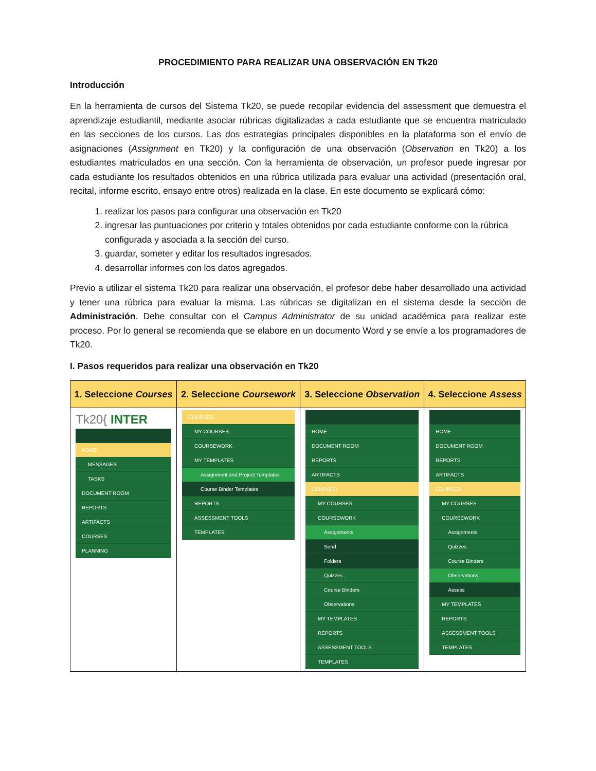PROCEDIMIENTO PARA REALIZAR UNA OBSERVACIÓN EN Tk20
Introducción
En la herramienta de cursos del Sistema Tk20, se puede recopilar evidencia del assessment que demuestra el aprendizaje estudiantil, mediante asociar rúbricas digitalizadas a cada estudiante que se encuentra matriculado en las secciones de los cursos. Las dos estrategias principales disponibles en la plataforma son el envío de asignaciones (Assignment en Tk20) y la configuración de una observación (Observation en Tk20) a los estudiantes matriculados en una sección. Con la herramienta de observación, un profesor puede ingresar por cada estudiante los resultados obtenidos en una rúbrica utilizada para evaluar una actividad (presentación oral, recital, informe escrito, ensayo entre otros) realizada en la clase. En este documento se explicará cómo:
1. realizar los pasos para configurar una observación en Tk20
2. ingresar las puntuaciones por criterio y totales obtenidos por cada estudiante conforme con la rúbrica configurada y asociada a la sección del curso.
3. guardar, someter y editar los resultados ingresados.
4. desarrollar informes con los datos agregados.
Previo a utilizar el sistema Tk20 para realizar una observación, el profesor debe haber desarrollado una actividad y tener una rúbrica para evaluar la misma. Las rúbricas se digitalizan en el sistema desde la sección de Administración. Debe consultar con el Campus Administrator de su unidad académica para realizar este proceso. Por lo general se recomienda que se elabore en un documento Word y se envíe a los programadores de Tk20.
I. Pasos requeridos para realizar una observación en Tk20
| 1. Seleccione Courses | 2. Seleccione Coursework | 3. Seleccione Observation | 4. Seleccione Assess |
| --- | --- | --- | --- |
| Tk20{ INTER HOME MESSAGES TASKS DOCUMENT ROOM REPORTS ARTIFACTS COURSES PLANNING | COURSES MY COURSES COURSEWORK MY TEMPLATES Assignment and Project Templates Course Binder Templates REPORTS ASSESSMENT TOOLS TEMPLATES | HOME DOCUMENT ROOM REPORTS ARTIFACTS COURSES MY COURSES COURSEWORK Assignments Send Folders Quizzes Course Binders Observations MY TEMPLATES REPORTS ASSESSMENT TOOLS TEMPLATES | HOME DOCUMENT ROOM REPORTS ARTIFACTS COURSES MY COURSES COURSEWORK Assignments Quizzes Course Binders Observations Assess MY TEMPLATES REPORTS ASSESSMENT TOOLS TEMPLATES |